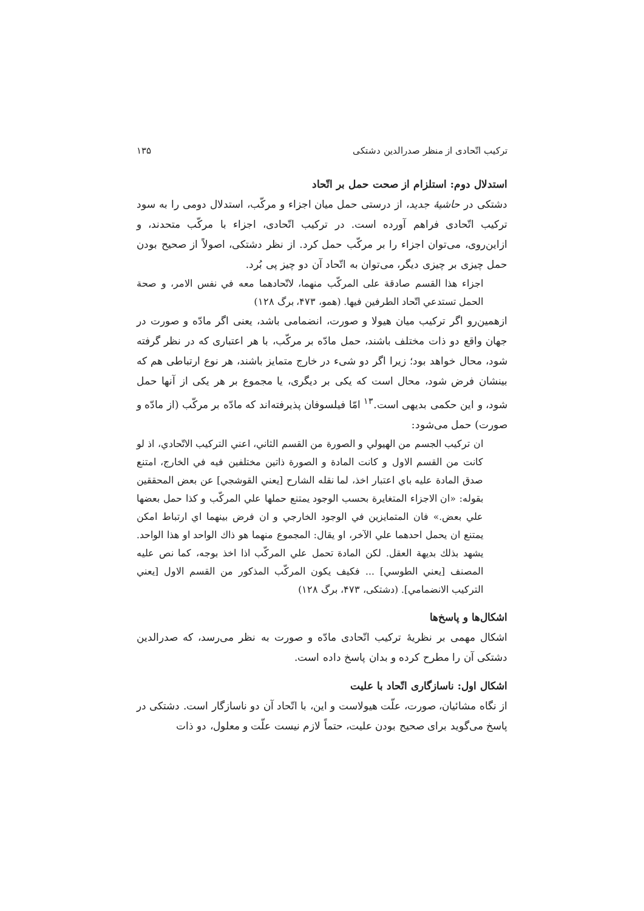ترکیب اتّحادی از منظر صدرالدین دشتکی ۱۳۵
استدلال دوم: استلزام از صحت حمل بر اتّحاد
دشتکی در حاشیهٔ جدید، از درستی حمل میان اجزاء و مرکّب، استدلال دومی را به سود ترکیب اتّحادی فراهم آورده است. در ترکیب اتّحادی، اجزاء با مرکّب متحدند، و ازاین‌روی، می‌توان اجزاء را بر مرکّب حمل کرد. از نظر دشتکی، اصولاً از صحیح بودن حمل چیزی بر چیزی دیگر، می‌توان به اتّحاد آن دو چیز پی بُرد.
اجزاء هذا القسم صادقة علی المرکّب منهما، لاتّحادهما معه في نفس الامر، و صحة الحمل تستدعي اتّحاد الطرفین فیها. (همو، ۴۷۳، برگ ۱۲۸)
ازهمین‌رو اگر ترکیب میان هیولا و صورت، انضمامی باشد، یعنی اگر مادّه و صورت در جهان واقع دو ذات مختلف باشند، حمل مادّه بر مرکّب، با هر اعتباری که در نظر گرفته شود، محال خواهد بود؛ زیرا اگر دو شیء در خارج متمایز باشند، هر نوع ارتباطی هم که بینشان فرض شود، محال است که یکی بر دیگری، یا مجموع بر هر یکی از آنها حمل شود، و این حکمی بدیهی است.<sup>۱۳</sup> امّا فیلسوفان پذیرفته‌اند که مادّه بر مرکّب (از مادّه و صورت) حمل می‌شود:
ان ترکیب الجسم من الهیولي و الصورة من القسم الثاني، اعني الترکیب الاتّحادي، اذ لو کانت من القسم الاول و کانت المادة و الصورة ذاتین مختلفین فیه في الخارج، امتنع صدق المادة علیه باي اعتبار اخذ، لما نقله الشارح [یعني القوشجي] عن بعض المحققین بقوله: «ان الاجزاء المتغایرة بحسب الوجود یمتنع حملها علي المرکّب و کذا حمل بعضها علي بعض.» فان المتمایزین في الوجود الخارجي و ان فرض بینهما اي ارتباط امکن یمتنع ان یحمل احدهما علي الآخر، او یقال: المجموع منهما هو ذاك الواحد او هذا الواحد. یشهد بذلك بدیهة العقل. لکن المادة تحمل علي المرکّب اذا اخذ بوجه، کما نص علیه المصنف [یعني الطوسي] ... فکیف یکون المرکّب المذکور من القسم الاول [یعني الترکیب الانضمامي]. (دشتکی، ۴۷۳، برگ ۱۲۸)
اشکال‌ها و پاسخ‌ها
اشکال مهمی بر نظریهٔ ترکیب اتّحادی مادّه و صورت به نظر می‌رسد، که صدرالدین دشتکی آن را مطرح کرده و بدان پاسخ داده است.
اشکال اول: ناسازگاری اتّحاد با علیت
از نگاه مشائیان، صورت، علّت هیولاست و این، با اتّحاد آن دو ناسازگار است. دشتکی در پاسخ می‌گوید برای صحیح بودن علیت، حتماً لازم نیست علّت و معلول، دو ذات